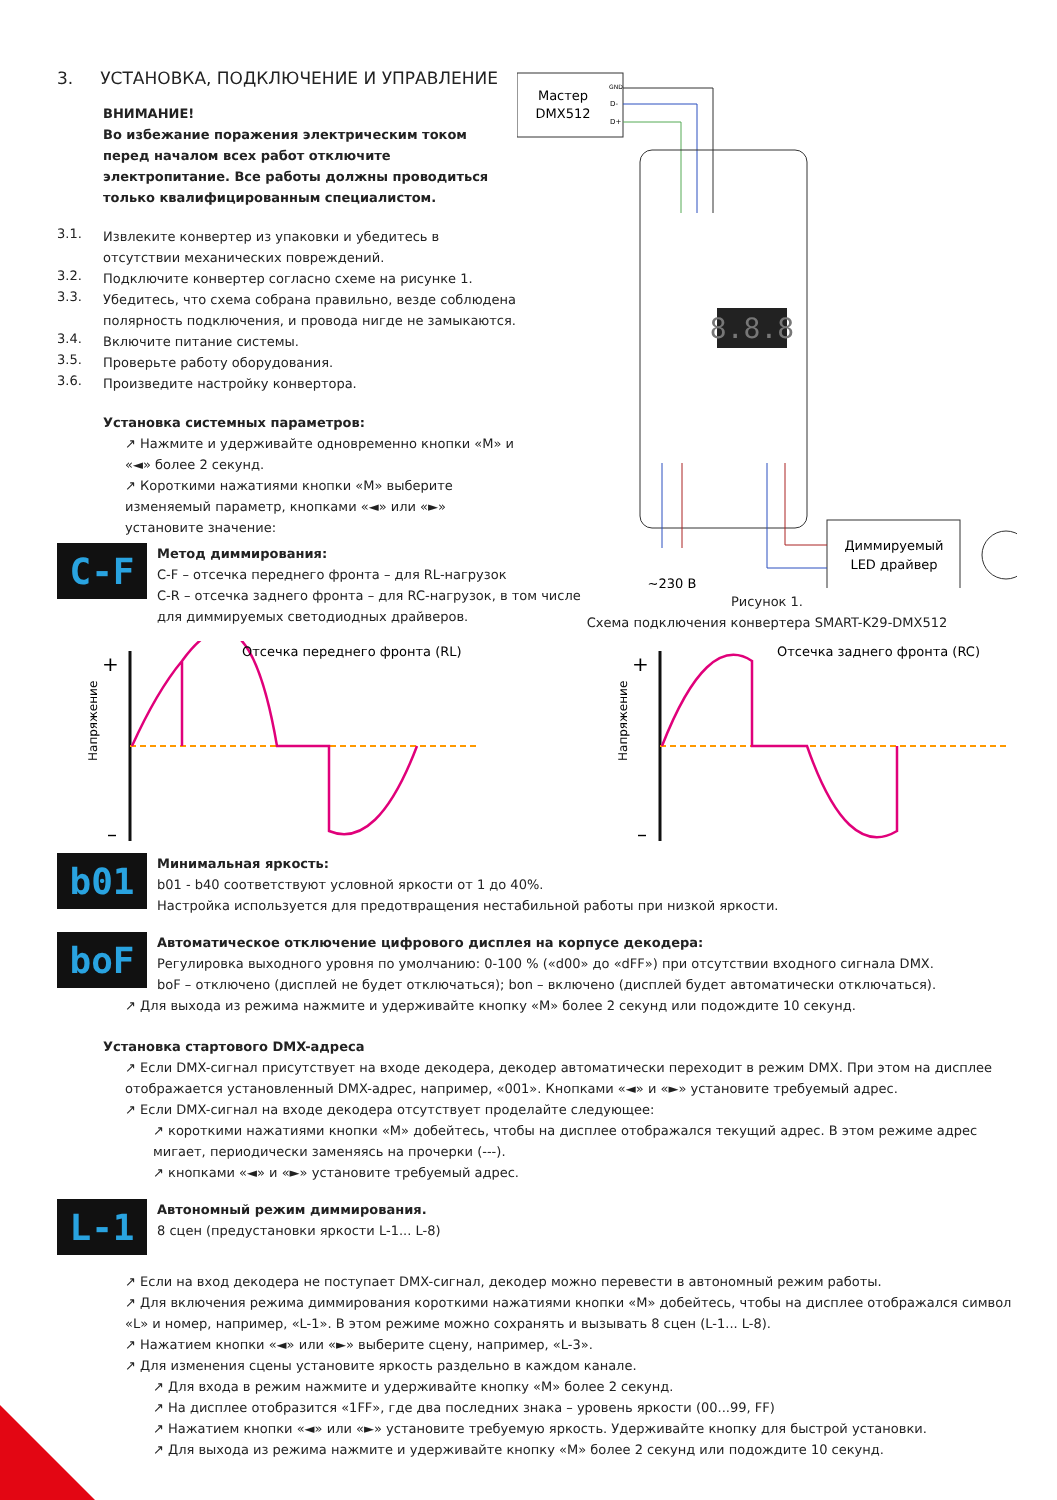3. УСТАНОВКА, ПОДКЛЮЧЕНИЕ И УПРАВЛЕНИЕ
ВНИМАНИЕ!
Во избежание поражения электрическим током перед началом всех работ отключите электропитание. Все работы должны проводиться только квалифицированным специалистом.
3.1.
Извлеките конвертер из упаковки и убедитесь в отсутствии механических повреждений.
3.2.
Подключите конвертер согласно схеме на рисунке 1.
3.3.
Убедитесь, что схема собрана правильно, везде соблюдена полярность подключения, и провода нигде не замыкаются.
3.4.
Включите питание системы.
3.5.
Проверьте работу оборудования.
3.6.
Произведите настройку конвертора.
Установка системных параметров:
↗ Нажмите и удерживайте одновременно кнопки «M» и «◄» более 2 секунд.
↗ Короткими нажатиями кнопки «M» выберите изменяемый параметр, кнопками «◄» или «►» установите значение:
Мастер
DMX512
GND
D-
D+
8.8.8
~230 В
Диммируемый
LED драйвер
Рисунок 1.
Схема подключения конвертера SMART-K29-DMX512
C-F
Метод диммирования:
C-F – отсечка переднего фронта – для RL-нагрузок
C-R – отсечка заднего фронта – для RC-нагрузок, в том числе
для диммируемых светодиодных драйверов.
Напряжение
+
–
Отсечка переднего фронта (RL)
Напряжение
+
–
Отсечка заднего фронта (RC)
b01
Минимальная яркость:
b01 - b40 соответствуют условной яркости от 1 до 40%.
Настройка используется для предотвращения нестабильной работы при низкой яркости.
boF
Автоматическое отключение цифрового дисплея на корпусе декодера:
Регулировка выходного уровня по умолчанию: 0-100 % («d00» до «dFF») при отсутствии входного сигнала DMX.
boF – отключено (дисплей не будет отключаться); bon – включено (дисплей будет автоматически отключаться).
↗ Для выхода из режима нажмите и удерживайте кнопку «M» более 2 секунд или подождите 10 секунд.
Установка стартового DMX-адреса
↗ Если DMX-сигнал присутствует на входе декодера, декодер автоматически переходит в режим DMX. При этом на дисплее отображается установленный DMX-адрес, например, «001». Кнопками «◄» и «►» установите требуемый адрес.
↗ Если DMX-сигнал на входе декодера отсутствует проделайте следующее:
↗ короткими нажатиями кнопки «M» добейтесь, чтобы на дисплее отображался текущий адрес. В этом режиме адрес мигает, периодически заменяясь на прочерки (---).
↗ кнопками «◄» и «►» установите требуемый адрес.
L-1
Автономный режим диммирования.
8 сцен (предустановки яркости L-1... L-8)
↗ Если на вход декодера не поступает DMX-сигнал, декодер можно перевести в автономный режим работы.
↗ Для включения режима диммирования короткими нажатиями кнопки «M» добейтесь, чтобы на дисплее отображался символ «L» и номер, например, «L-1». В этом режиме можно сохранять и вызывать 8 сцен (L-1... L-8).
↗ Нажатием кнопки «◄» или «►» выберите сцену, например, «L-3».
↗ Для изменения сцены установите яркость раздельно в каждом канале.
↗ Для входа в режим нажмите и удерживайте кнопку «M» более 2 секунд.
↗ На дисплее отобразится «1FF», где два последних знака – уровень яркости (00...99, FF)
↗ Нажатием кнопки «◄» или «►» установите требуемую яркость. Удерживайте кнопку для быстрой установки.
↗ Для выхода из режима нажмите и удерживайте кнопку «M» более 2 секунд или подождите 10 секунд.